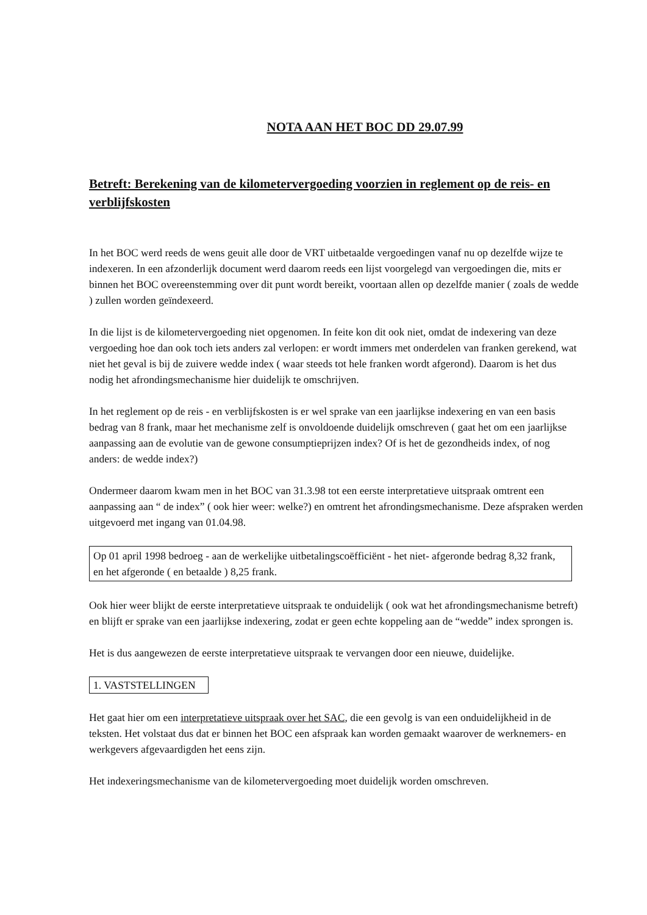NOTA AAN HET BOC DD 29.07.99
Betreft: Berekening van de kilometervergoeding voorzien in reglement op de reis- en verblijfskosten
In het BOC werd reeds de wens geuit alle door de VRT uitbetaalde vergoedingen vanaf nu op dezelfde wijze te indexeren. In een afzonderlijk document werd daarom reeds een lijst voorgelegd van vergoedingen die, mits er binnen het BOC overeenstemming over dit punt wordt bereikt, voortaan allen op dezelfde manier ( zoals de wedde ) zullen worden geïndexeerd.
In die lijst is de kilometervergoeding niet opgenomen. In feite kon dit ook niet, omdat de indexering van deze vergoeding hoe dan ook toch iets anders zal verlopen: er wordt immers met onderdelen van franken gerekend, wat niet het geval is bij de zuivere wedde index ( waar steeds tot hele franken wordt afgerond). Daarom is het dus nodig het afrondingsmechanisme hier duidelijk te omschrijven.
In het reglement op de reis - en verblijfskosten is er wel sprake van een jaarlijkse indexering en van een basis bedrag van 8 frank, maar het mechanisme zelf is onvoldoende duidelijk omschreven ( gaat het om een jaarlijkse aanpassing aan de evolutie van de gewone consumptieprijzen index? Of is het de gezondheids index, of nog anders: de wedde index?)
Ondermeer daarom kwam men in het BOC van 31.3.98 tot een eerste interpretatieve uitspraak omtrent een aanpassing aan “ de index” ( ook hier weer: welke?) en omtrent het afrondingsmechanisme. Deze afspraken werden uitgevoerd met ingang van 01.04.98.
Op 01 april 1998 bedroeg - aan de werkelijke uitbetalingscoëfficiënt - het niet- afgeronde bedrag 8,32 frank, en het afgeronde ( en betaalde ) 8,25 frank.
Ook hier weer blijkt de eerste interpretatieve uitspraak te onduidelijk ( ook wat het afrondingsmechanisme betreft) en blijft er sprake van een jaarlijkse indexering, zodat er geen echte koppeling aan de “wedde” index sprongen is.
Het is dus aangewezen de eerste interpretatieve uitspraak te vervangen door een nieuwe, duidelijke.
1. VASTSTELLINGEN
Het gaat hier om een interpretatieve uitspraak over het SAC, die een gevolg is van een onduidelijkheid in de teksten. Het volstaat dus dat er binnen het BOC een afspraak kan worden gemaakt waarover de werknemers- en werkgevers afgevaardigden het eens zijn.
Het indexeringsmechanisme van de kilometervergoeding moet duidelijk worden omschreven.